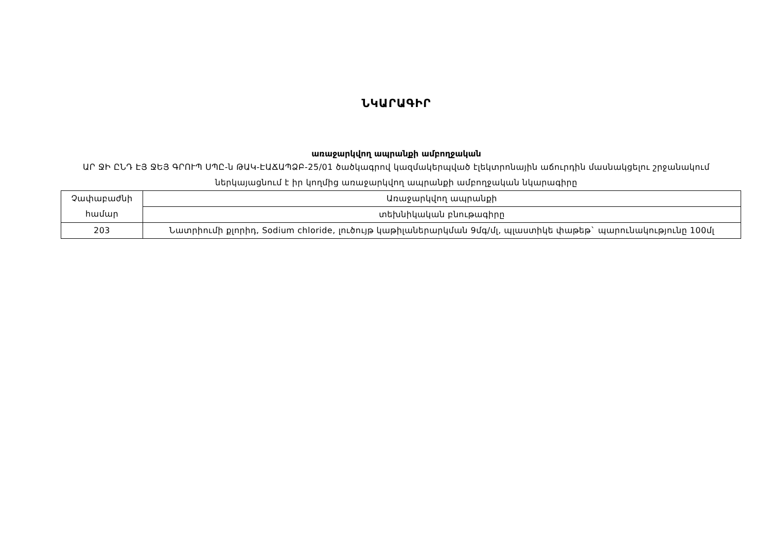ՆԿԱՐԱԳԻՐ
առաջարկվող ապրանքի ամբողջական
ԱՐ ՋԻ ԸՆԴ ԷՅ ՋԵՅ ԳՐՈՒՊ ՍՊԸ-ն ԹԱԿ-ԷԱՃԱՊՁԲ-25/01 ծածկագրով կազմակերպված էլեկտրոնային աճուրդին մասնակցելու շրջանակում ներկայացնում է իր կողմից առաջարկվող ապրանքի ամբողջական նկարագիրը
| Չափաբաժնի համար | Առաջարկվող ապրանքի |
| | տեխնիկական բնութագիրը |
| 203 | Նատրիումի քլորիդ, Sodium chloride, լուծույթ կաթիլաներարկման 9մգ/մլ, պլաստիկե փաթեթ` պարունակությունը 100մլ |